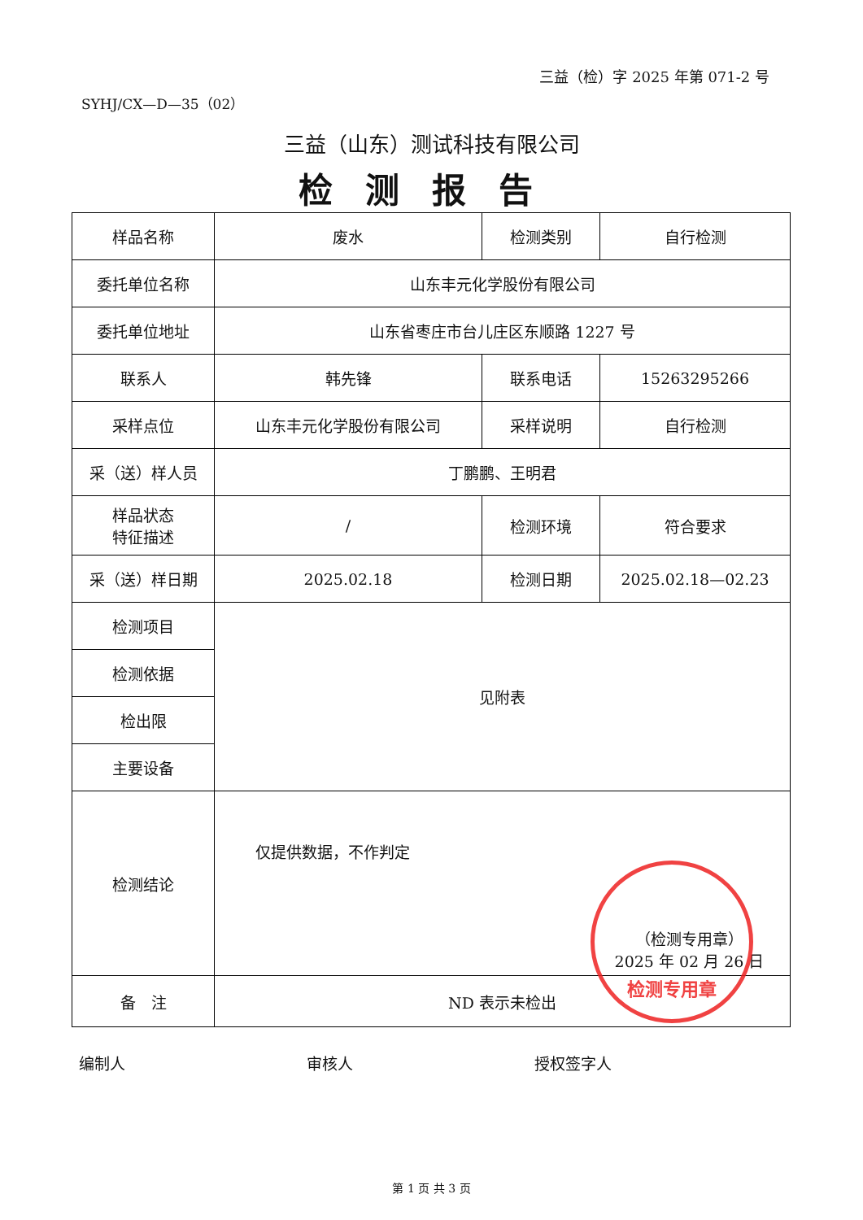三益（检）字 2025 年第 071-2 号
SYHJ/CX—D—35（02）
三益（山东）测试科技有限公司
检测报告
| 样品名称 | 废水 | 检测类别 | 自行检测 |
| 委托单位名称 | 山东丰元化学股份有限公司 | | |
| 委托单位地址 | 山东省枣庄市台儿庄区东顺路 1227 号 | | |
| 联系人 | 韩先锋 | 联系电话 | 15263295266 |
| 采样点位 | 山东丰元化学股份有限公司 | 采样说明 | 自行检测 |
| 采（送）样人员 | 丁鹏鹏、王明君 | | |
| 样品状态 特征描述 | / | 检测环境 | 符合要求 |
| 采（送）样日期 | 2025.02.18 | 检测日期 | 2025.02.18—02.23 |
| 检测项目 | 见附表 | | |
| 检测依据 | | | |
| 检出限 | | | |
| 主要设备 | | | |
| 检测结论 | 仅提供数据，不作判定 （检测专用章） 2025 年 02 月 26 日 | | |
| 备 注 | ND 表示未检出 | | |
编制人 审核人 授权签字人
第 1 页 共 3 页
检测专用章